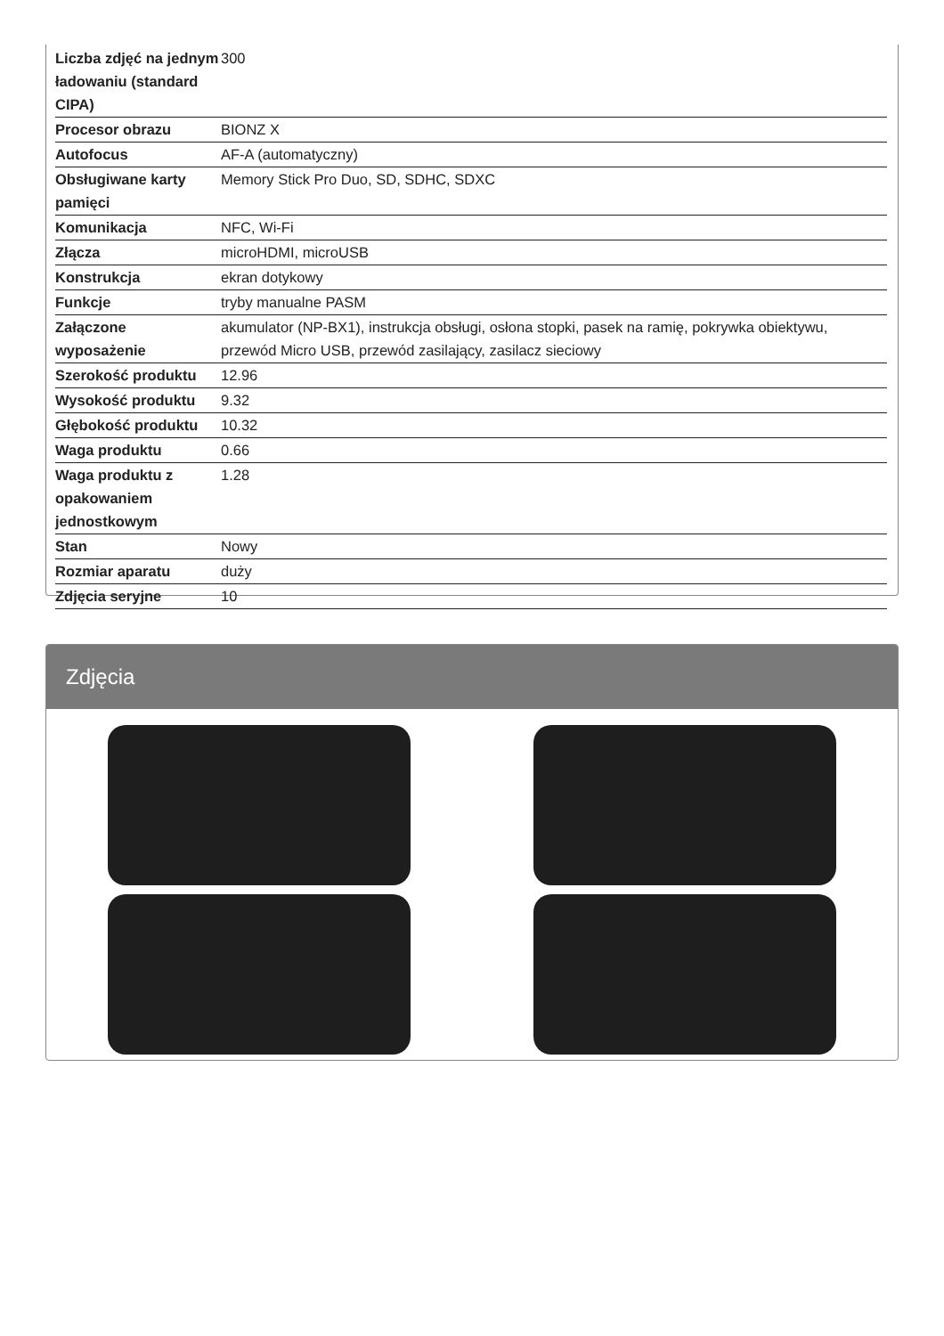| Liczba zdjęć na jednym ładowaniu (standard CIPA) | 300 |
| Procesor obrazu | BIONZ X |
| Autofocus | AF-A (automatyczny) |
| Obsługiwane karty pamięci | Memory Stick Pro Duo, SD, SDHC, SDXC |
| Komunikacja | NFC, Wi-Fi |
| Złącza | microHDMI, microUSB |
| Konstrukcja | ekran dotykowy |
| Funkcje | tryby manualne PASM |
| Załączone wyposażenie | akumulator (NP-BX1), instrukcja obsługi, osłona stopki, pasek na ramię, pokrywka obiektywu, przewód Micro USB, przewód zasilający, zasilacz sieciowy |
| Szerokość produktu | 12.96 |
| Wysokość produktu | 9.32 |
| Głębokość produktu | 10.32 |
| Waga produktu | 0.66 |
| Waga produktu z opakowaniem jednostkowym | 1.28 |
| Stan | Nowy |
| Rozmiar aparatu | duży |
| Zdjęcia seryjne | 10 |
Zdjęcia